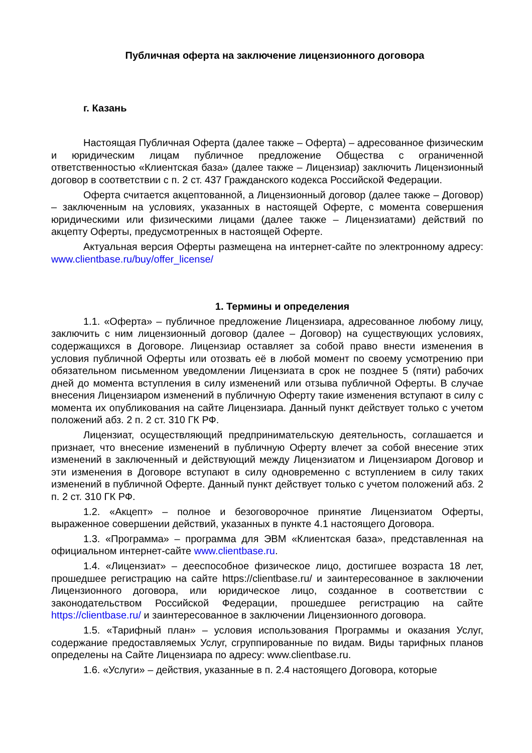Публичная оферта на заключение лицензионного договора
г. Казань
Настоящая Публичная Оферта (далее также – Оферта) – адресованное физическим и юридическим лицам публичное предложение Общества с ограниченной ответственностью «Клиентская база» (далее также – Лицензиар) заключить Лицензионный договор в соответствии с п. 2 ст. 437 Гражданского кодекса Российской Федерации.
Оферта считается акцептованной, а Лицензионный договор (далее также – Договор) – заключенным на условиях, указанных в настоящей Оферте, с момента совершения юридическими или физическими лицами (далее также – Лицензиатами) действий по акцепту Оферты, предусмотренных в настоящей Оферте.
Актуальная версия Оферты размещена на интернет-сайте по электронному адресу: www.clientbase.ru/buy/offer_license/
1. Термины и определения
1.1. «Оферта» – публичное предложение Лицензиара, адресованное любому лицу, заключить с ним лицензионный договор (далее – Договор) на существующих условиях, содержащихся в Договоре. Лицензиар оставляет за собой право внести изменения в условия публичной Оферты или отозвать её в любой момент по своему усмотрению при обязательном письменном уведомлении Лицензиата в срок не позднее 5 (пяти) рабочих дней до момента вступления в силу изменений или отзыва публичной Оферты. В случае внесения Лицензиаром изменений в публичную Оферту такие изменения вступают в силу с момента их опубликования на сайте Лицензиара. Данный пункт действует только с учетом положений абз. 2 п. 2 ст. 310 ГК РФ.
Лицензиат, осуществляющий предпринимательскую деятельность, соглашается и признает, что внесение изменений в публичную Оферту влечет за собой внесение этих изменений в заключенный и действующий между Лицензиатом и Лицензиаром Договор и эти изменения в Договоре вступают в силу одновременно с вступлением в силу таких изменений в публичной Оферте. Данный пункт действует только с учетом положений абз. 2 п. 2 ст. 310 ГК РФ.
1.2. «Акцепт» – полное и безоговорочное принятие Лицензиатом Оферты, выраженное совершении действий, указанных в пункте 4.1 настоящего Договора.
1.3. «Программа» – программа для ЭВМ «Клиентская база», представленная на официальном интернет-сайте www.clientbase.ru.
1.4. «Лицензиат» – дееспособное физическое лицо, достигшее возраста 18 лет, прошедшее регистрацию на сайте https://clientbase.ru/ и заинтересованное в заключении Лицензионного договора, или юридическое лицо, созданное в соответствии с законодательством Российской Федерации, прошедшее регистрацию на сайте https://clientbase.ru/ и заинтересованное в заключении Лицензионного договора.
1.5. «Тарифный план» – условия использования Программы и оказания Услуг, содержание предоставляемых Услуг, сгруппированные по видам. Виды тарифных планов определены на Сайте Лицензиара по адресу: www.clientbase.ru.
1.6. «Услуги» – действия, указанные в п. 2.4 настоящего Договора, которые